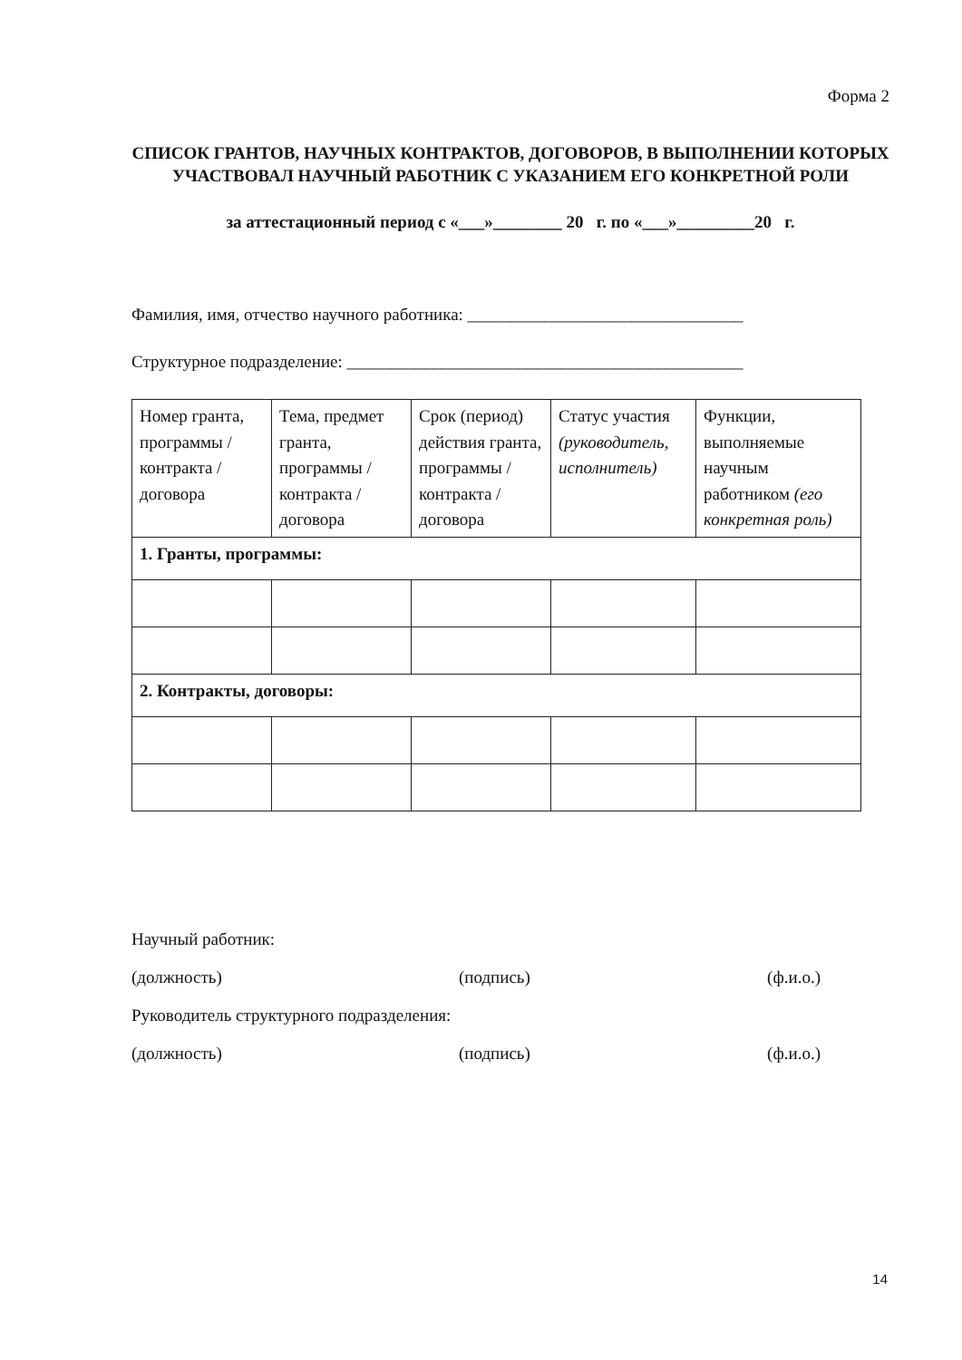Форма 2
СПИСОК ГРАНТОВ, НАУЧНЫХ КОНТРАКТОВ, ДОГОВОРОВ, В ВЫПОЛНЕНИИ КОТОРЫХ УЧАСТВОВАЛ НАУЧНЫЙ РАБОТНИК С УКАЗАНИЕМ ЕГО КОНКРЕТНОЙ РОЛИ
за аттестационный период с «___»________ 20 г. по «___»_________20 г.
Фамилия, имя, отчество научного работника: ________________________________
Структурное подразделение: ______________________________________________
| Номер гранта, программы / контракта / договора | Тема, предмет гранта, программы / контракта / договора | Срок (период) действия гранта, программы / контракта / договора | Статус участия (руководитель, исполнитель) | Функции, выполняемые научным работником (его конкретная роль) |
| 1. Гранты, программы: | | | | |
| 2. Контракты, договоры: | | | | |
Научный работник:
(должность) (подпись) (ф.и.о.)
Руководитель структурного подразделения:
(должность) (подпись) (ф.и.о.)
14